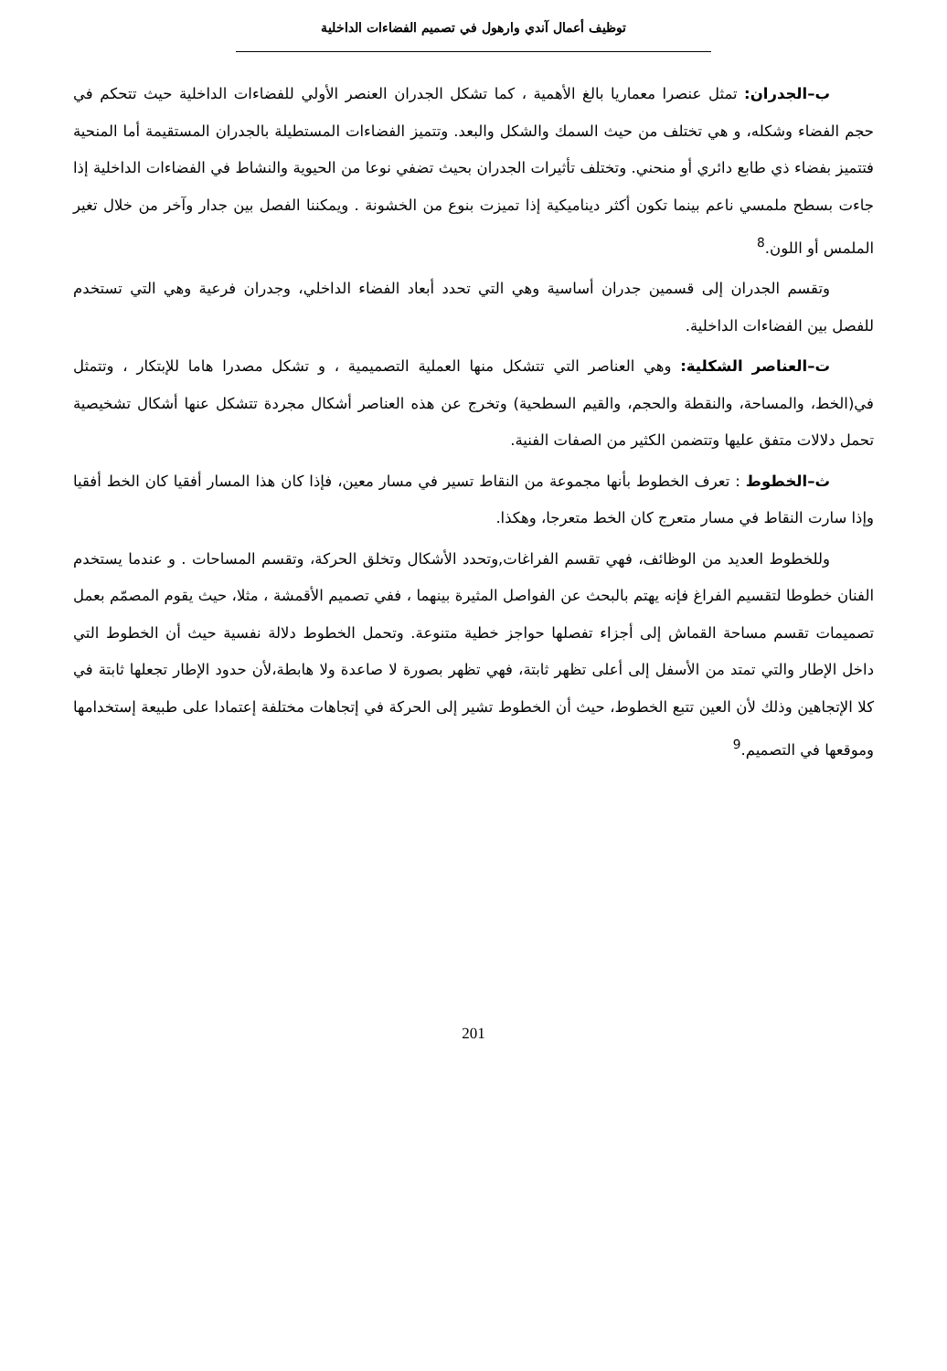توظيف أعمال آندي وارهول في تصميم الفضاءات الداخلية
ب–الجدران: تمثل عنصرا معماريا بالغ الأهمية ، كما تشكل الجدران العنصر الأولي للفضاءات الداخلية حيث تتحكم في حجم الفضاء وشكله، و هي تختلف من حيث السمك والشكل والبعد. وتتميز الفضاءات المستطيلة بالجدران المستقيمة أما المنحية فتتميز بفضاء ذي طابع دائري أو منحني. وتختلف تأثيرات الجدران بحيث تضفي نوعا من الحيوية والنشاط في الفضاءات الداخلية إذا جاءت بسطح ملمسي ناعم بينما تكون أكثر ديناميكية إذا تميزت بنوع من الخشونة . ويمكننا الفصل بين جدار وآخر من خلال تغير الملمس أو اللون.<sup>8</sup>
وتقسم الجدران إلى قسمين جدران أساسية وهي التي تحدد أبعاد الفضاء الداخلي، وجدران فرعية وهي التي تستخدم للفصل بين الفضاءات الداخلية.
ت–العناصر الشكلية: وهي العناصر التي تتشكل منها العملية التصميمية ، و تشكل مصدرا هاما للإبتكار ، وتتمثل في(الخط، والمساحة، والنقطة والحجم، والقيم السطحية) وتخرج عن هذه العناصر أشكال مجردة تتشكل عنها أشكال تشخيصية تحمل دلالات متفق عليها وتتضمن الكثير من الصفات الفنية.
ث–الخطوط : تعرف الخطوط بأنها مجموعة من النقاط تسير في مسار معين، فإذا كان هذا المسار أفقيا كان الخط أفقيا وإذا سارت النقاط في مسار متعرج كان الخط متعرجا، وهكذا.
وللخطوط العديد من الوظائف، فهي تقسم الفراغات,وتحدد الأشكال وتخلق الحركة، وتقسم المساحات . و عندما يستخدم الفنان خطوطا لتقسيم الفراغ فإنه يهتم بالبحث عن الفواصل المثيرة بينهما ، ففي تصميم الأقمشة ، مثلا، حيث يقوم المصمّم بعمل تصميمات تقسم مساحة القماش إلى أجزاء تفصلها حواجز خطية متنوعة. وتحمل الخطوط دلالة نفسية حيث أن الخطوط التي داخل الإطار والتي تمتد من الأسفل إلى أعلى تظهر ثابتة، فهي تظهر بصورة لا صاعدة ولا هابطة،لأن حدود الإطار تجعلها ثابتة في كلا الإتجاهين وذلك لأن العين تتبع الخطوط، حيث أن الخطوط تشير إلى الحركة في إتجاهات مختلفة إعتمادا على طبيعة إستخدامها وموقعها في التصميم.<sup>9</sup>
201